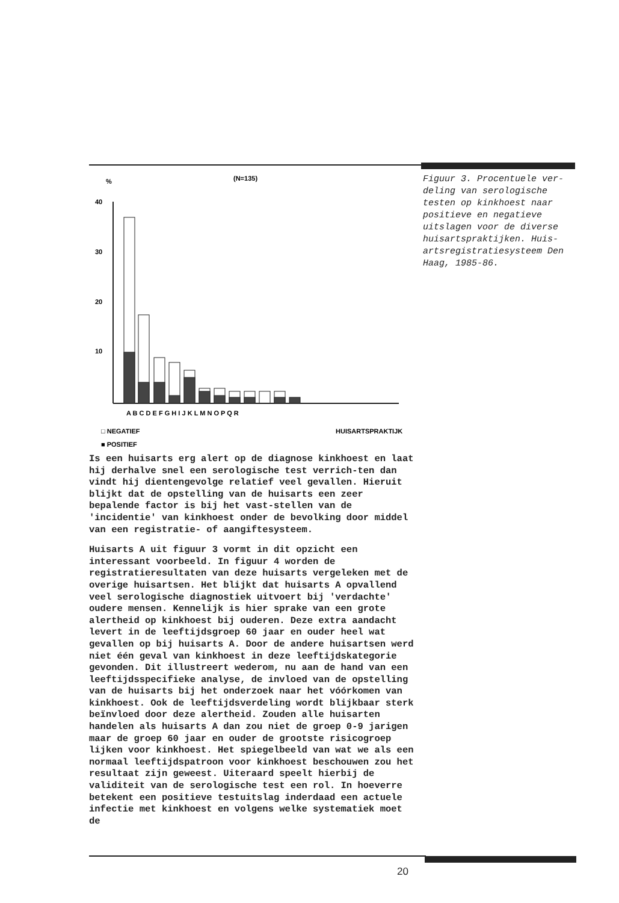%
(N=135)
40
30
20
10
A B C D E F G H I J K L M N O P Q R
□ NEGATIEF
HUISARTSPRAKTIJK
■ POSITIEF
Figuur 3. Procentuele ver-deling van serologische testen op kinkhoest naar positieve en negatieve uitslagen voor de diverse huisartspraktijken. Huis-artsregistratiesysteem Den Haag, 1985-86.
Is een huisarts erg alert op de diagnose kinkhoest en laat hij derhalve snel een serologische test verrich-ten dan vindt hij dientengevolge relatief veel gevallen. Hieruit blijkt dat de opstelling van de huisarts een zeer bepalende factor is bij het vast-stellen van de 'incidentie' van kinkhoest onder de bevolking door middel van een registratie- of aangiftesysteem.
Huisarts A uit figuur 3 vormt in dit opzicht een interessant voorbeeld. In figuur 4 worden de registratieresultaten van deze huisarts vergeleken met de overige huisartsen. Het blijkt dat huisarts A opvallend veel serologische diagnostiek uitvoert bij 'verdachte' oudere mensen. Kennelijk is hier sprake van een grote alertheid op kinkhoest bij ouderen. Deze extra aandacht levert in de leeftijdsgroep 60 jaar en ouder heel wat gevallen op bij huisarts A. Door de andere huisartsen werd niet één geval van kinkhoest in deze leeftijdskategorie gevonden. Dit illustreert wederom, nu aan de hand van een leeftijdsspecifieke analyse, de invloed van de opstelling van de huisarts bij het onderzoek naar het vóórkomen van kinkhoest. Ook de leeftijdsverdeling wordt blijkbaar sterk beïnvloed door deze alertheid. Zouden alle huisarten handelen als huisarts A dan zou niet de groep 0-9 jarigen maar de groep 60 jaar en ouder de grootste risicogroep lijken voor kinkhoest. Het spiegelbeeld van wat we als een normaal leeftijdspatroon voor kinkhoest beschouwen zou het resultaat zijn geweest. Uiteraard speelt hierbij de validiteit van de serologische test een rol. In hoeverre betekent een positieve testuitslag inderdaad een actuele infectie met kinkhoest en volgens welke systematiek moet de
20